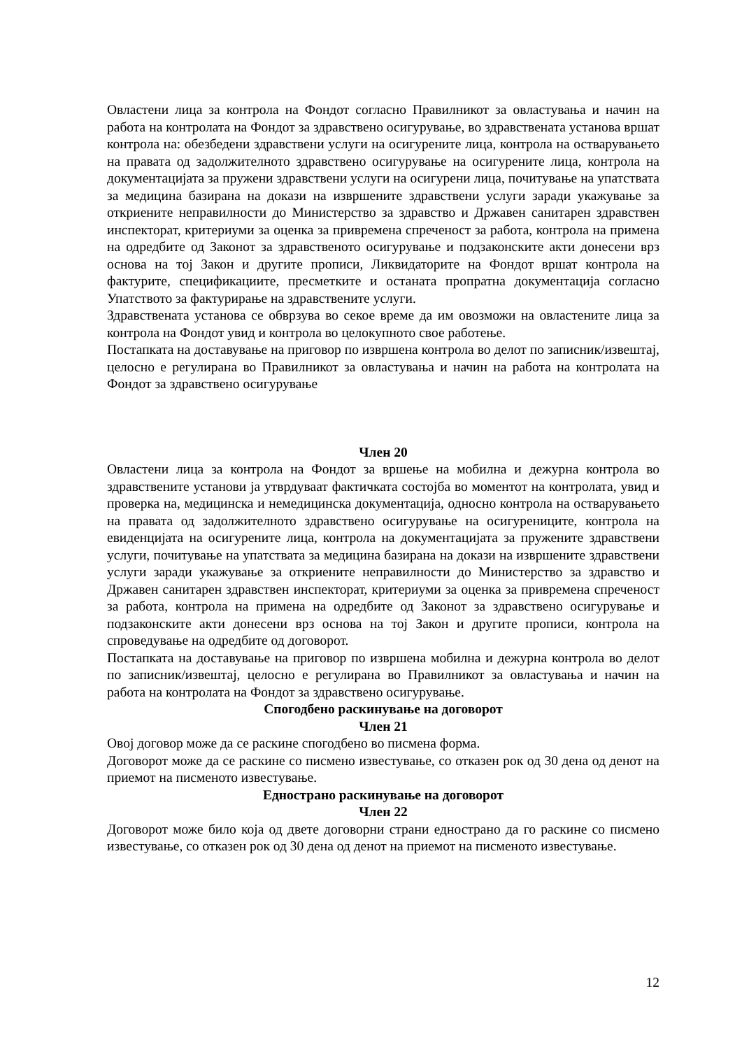Овластени лица за контрола на Фондот согласно Правилникот за овластувања и начин на работа на контролата на Фондот за здравствено осигурување, во здравствената установа вршат контрола на: обезбедени здравствени услуги на осигурените лица, контрола на остварувањето на правата од задолжителното здравствено осигурување на осигурените лица, контрола на документацијата за пружени здравствени услуги на осигурени лица, почитување на упатствата за медицина базирана на докази на извршените здравствени услуги заради укажување за откриените неправилности до Министерство за здравство и Државен санитарен здравствен инспекторат, критериуми за оценка за привремена спреченост за работа, контрола на примена на одредбите од Законот за здравственото осигурување и подзаконските акти донесени врз основа на тој Закон и другите прописи, Ликвидаторите на Фондот вршат контрола на фактурите, спецификациите, пресметките и останата пропратна документација согласно Упатството за фактурирање на здравствените услуги.
Здравствената установа се обврзува во секое време да им овозможи на овластените лица за контрола на Фондот увид и контрола во целокупното свое работење.
Постапката на доставување на приговор по извршена контрола во делот по записник/извештај, целосно е регулирана во Правилникот за овластувања и начин на работа на контролата на Фондот за здравствено осигурување
Член 20
Овластени лица за контрола на Фондот за вршење на мобилна и дежурна контрола во здравствените установи ја утврдуваат фактичката состојба во моментот на контролата, увид и проверка на, медицинска и немедицинска документација, односно контрола на остварувањето на правата од задолжителното здравствено осигурување на осигурениците, контрола на евиденцијата на осигурените лица, контрола на документацијата за пружените здравствени услуги, почитување на упатствата за медицина базирана на докази на извршените здравствени услуги заради укажување за откриените неправилности до Министерство за здравство и Државен санитарен здравствен инспекторат, критериуми за оценка за привремена спреченост за работа, контрола на примена на одредбите од Законот за здравствено осигурување и подзаконските акти донесени врз основа на тој Закон и другите прописи, контрола на спроведување на одредбите од договорот.
Постапката на доставување на приговор по извршена мобилна и дежурна контрола во делот по записник/извештај, целосно е регулирана во Правилникот за овластувања и начин на работа на контролата на Фондот за здравствено осигурување.
Спогодбено раскинување на договорот
Член 21
Овој договор може да се раскине спогодбено во писмена форма.
Договорот може да се раскине со писмено известување, со отказен рок од 30 дена од денот на приемот на писменото известување.
Еднострано раскинување на договорот
Член 22
Договорот може било која од двете договорни страни еднострано да го раскине со писмено известување, со отказен рок од 30 дена од денот на приемот на писменото известување.
12